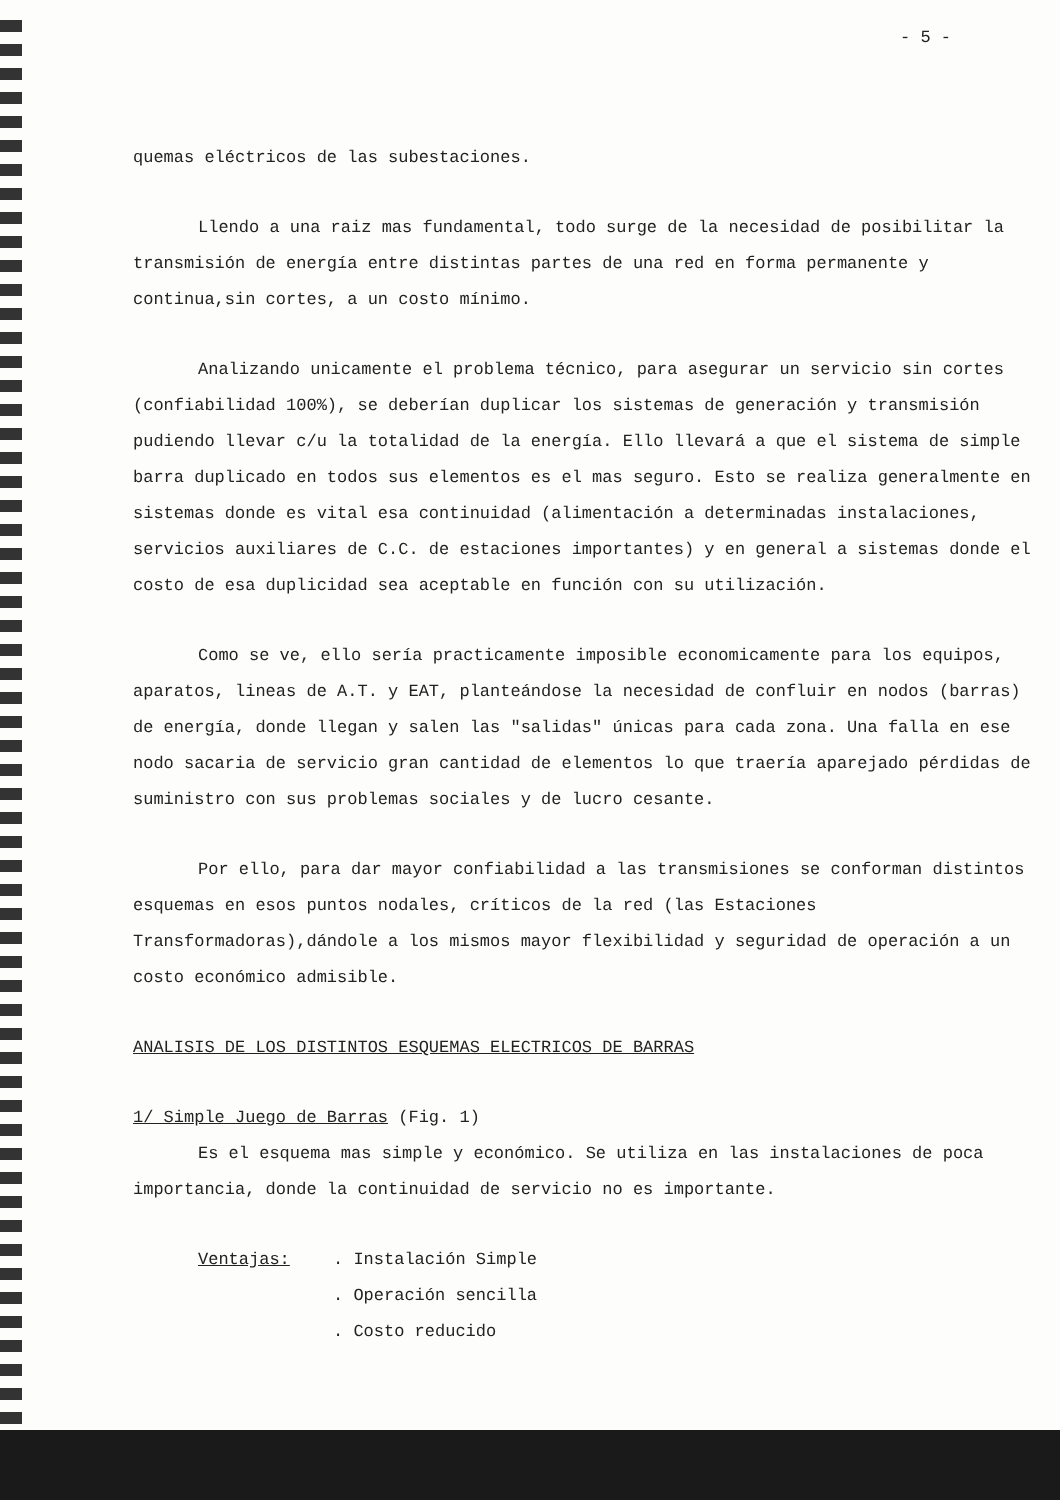- 5 -
quemas eléctricos de las subestaciones.
Llendo a una raiz mas fundamental, todo surge de la necesidad de posibilitar la transmisión de energía entre distintas partes de una red en forma permanente y continua,sin cortes, a un costo mínimo.
Analizando unicamente el problema técnico, para asegurar un servicio sin cortes (confiabilidad 100%), se deberían duplicar los sistemas de generación y transmisión pudiendo llevar c/u la totalidad de la energía. Ello llevará a que el sistema de simple barra duplicado en todos sus elementos es el mas seguro. Esto se realiza generalmente en sistemas donde es vital esa continuidad (alimentación a determinadas instalaciones, servicios auxiliares de C.C. de estaciones importantes) y en general a sistemas donde el costo de esa duplicidad sea aceptable en función con su utilización.
Como se ve, ello sería practicamente imposible economicamente para los equipos, aparatos, lineas de A.T. y EAT, planteándose la necesidad de confluir en nodos (barras) de energía, donde llegan y salen las "salidas" únicas para cada zona. Una falla en ese nodo sacaria de servicio gran cantidad de elementos lo que traería aparejado pérdidas de suministro con sus problemas sociales y de lucro cesante.
Por ello, para dar mayor confiabilidad a las transmisiones se conforman distintos esquemas en esos puntos nodales, críticos de la red (las Estaciones Transformadoras),dándole a los mismos mayor flexibilidad y seguridad de operación a un costo económico admisible.
ANALISIS DE LOS DISTINTOS ESQUEMAS ELECTRICOS DE BARRAS
1/ Simple Juego de Barras (Fig. 1)
Es el esquema mas simple y económico. Se utiliza en las instalaciones de poca importancia, donde la continuidad de servicio no es importante.
Ventajas: . Instalación Simple
. Operación sencilla
. Costo reducido